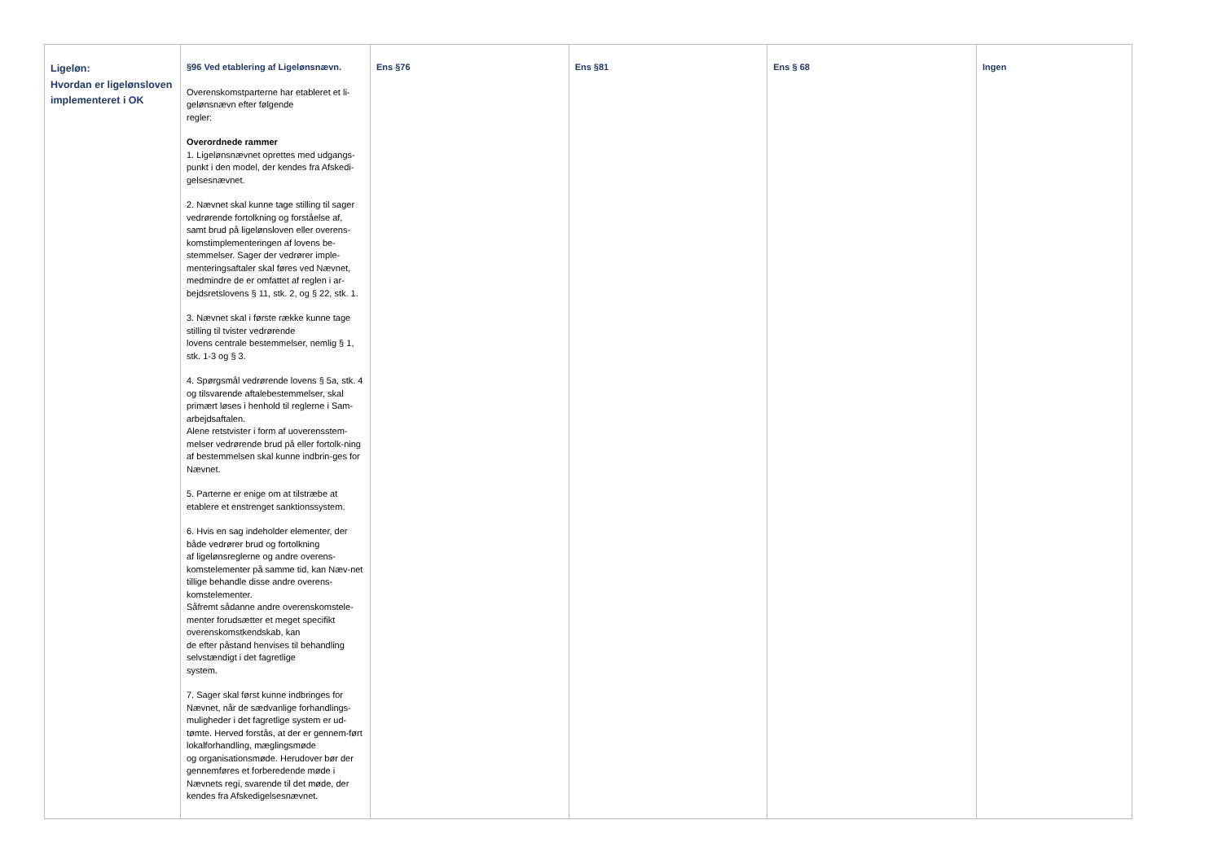| Ligeløn: Hvordan er ligelønsloven implementeret i OK | §96 Ved etablering af Ligelønsnævn. Overenskomstparterne har etableret et li- gelønsnævn efter følgende regler: Overordnede rammer 1. Ligelønsnævnet oprettes med udgangs- punkt i den model, der kendes fra Afskedi- gelsesnævnet. 2. Nævnet skal kunne tage stilling til sager vedrørende fortolkning og forståelse af, samt brud på ligelønsloven eller overens-komstimplementeringen af lovens be-stemmelser. Sager der vedrører imple-menteringsaftaler skal føres ved Nævnet, medmindre de er omfattet af reglen i ar-bejdsretslovens § 11, stk. 2, og § 22, stk. 1. 3. Nævnet skal i første række kunne tage stilling til tvister vedrørende lovens centrale bestemmelser, nemlig § 1, stk. 1-3 og § 3. 4. Spørgsmål vedrørende lovens § 5a, stk. 4 og tilsvarende aftalebestemmelser, skal primært løses i henhold til reglerne i Sam-arbejdsaftalen. Alene retstvister i form af uoverensstem-melser vedrørende brud på eller fortolk-ning af bestemmelsen skal kunne indbrin-ges for Nævnet. 5. Parterne er enige om at tilstræbe at etablere et enstrenget sanktionssystem. 6. Hvis en sag indeholder elementer, der både vedrører brud og fortolkning af ligelønsreglerne og andre overens-komstelementer på samme tid, kan Næv-net tillige behandle disse andre overens-komstelementer. Såfremt sådanne andre overenskomstele-menter forudsætter et meget specifikt overenskomstkendskab, kan de efter påstand henvises til behandling selvstændigt i det fagretlige system. 7. Sager skal først kunne indbringes for Nævnet, når de sædvanlige forhandlings-muligheder i det fagretlige system er ud-tømte. Herved forstås, at der er gennem-ført lokalforhandling, mæglingsmøde og organisationsmøde. Herudover bør der gennemføres et forberedende møde i Nævnets regi, svarende til det møde, der kendes fra Afskedigelsesnævnet. | Ens §76 | Ens §81 | Ens § 68 | Ingen |